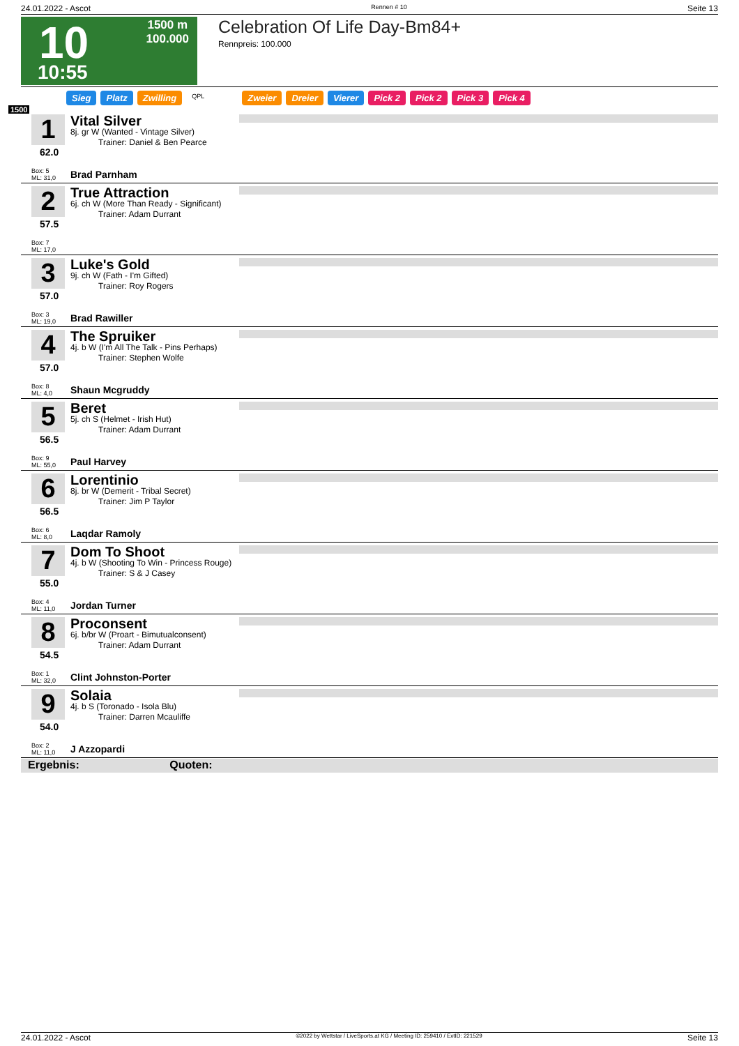24.01.2022 - Ascot Rennen # 10 Seite 13
10
1500 m
100.000
10:55
Celebration Of Life Day-Bm84+
Rennpreis: 100.000
Sieg Platz Zwilling QPL Zweier Dreier Vierer Pick 2 Pick 2 Pick 3 Pick 4
1500
1
62.0
Box: 5
ML: 31,0
Vital Silver
8j. gr W (Wanted - Vintage Silver)
Trainer: Daniel & Ben Pearce
Brad Parnham
2
57.5
Box: 7
ML: 17,0
True Attraction
6j. ch W (More Than Ready - Significant)
Trainer: Adam Durrant
3
57.0
Box: 3
ML: 19,0
Luke's Gold
9j. ch W (Fath - I'm Gifted)
Trainer: Roy Rogers
Brad Rawiller
4
57.0
Box: 8
ML: 4,0
The Spruiker
4j. b W (I'm All The Talk - Pins Perhaps)
Trainer: Stephen Wolfe
Shaun Mcgruddy
5
56.5
Box: 9
ML: 55,0
Beret
5j. ch S (Helmet - Irish Hut)
Trainer: Adam Durrant
Paul Harvey
6
56.5
Box: 6
ML: 8,0
Lorentinio
8j. br W (Demerit - Tribal Secret)
Trainer: Jim P Taylor
Laqdar Ramoly
7
55.0
Box: 4
ML: 11,0
Dom To Shoot
4j. b W (Shooting To Win - Princess Rouge)
Trainer: S & J Casey
Jordan Turner
8
54.5
Box: 1
ML: 32,0
Proconsent
6j. b/br W (Proart - Bimutualconsent)
Trainer: Adam Durrant
Clint Johnston-Porter
9
54.0
Box: 2
ML: 11,0
Solaia
4j. b S (Toronado - Isola Blu)
Trainer: Darren Mcauliffe
J Azzopardi
Ergebnis: Quoten:
24.01.2022 - Ascot ©2022 by Wettstar / LiveSports.at KG / Meeting ID: 259410 / ExtID: 221529 Seite 13